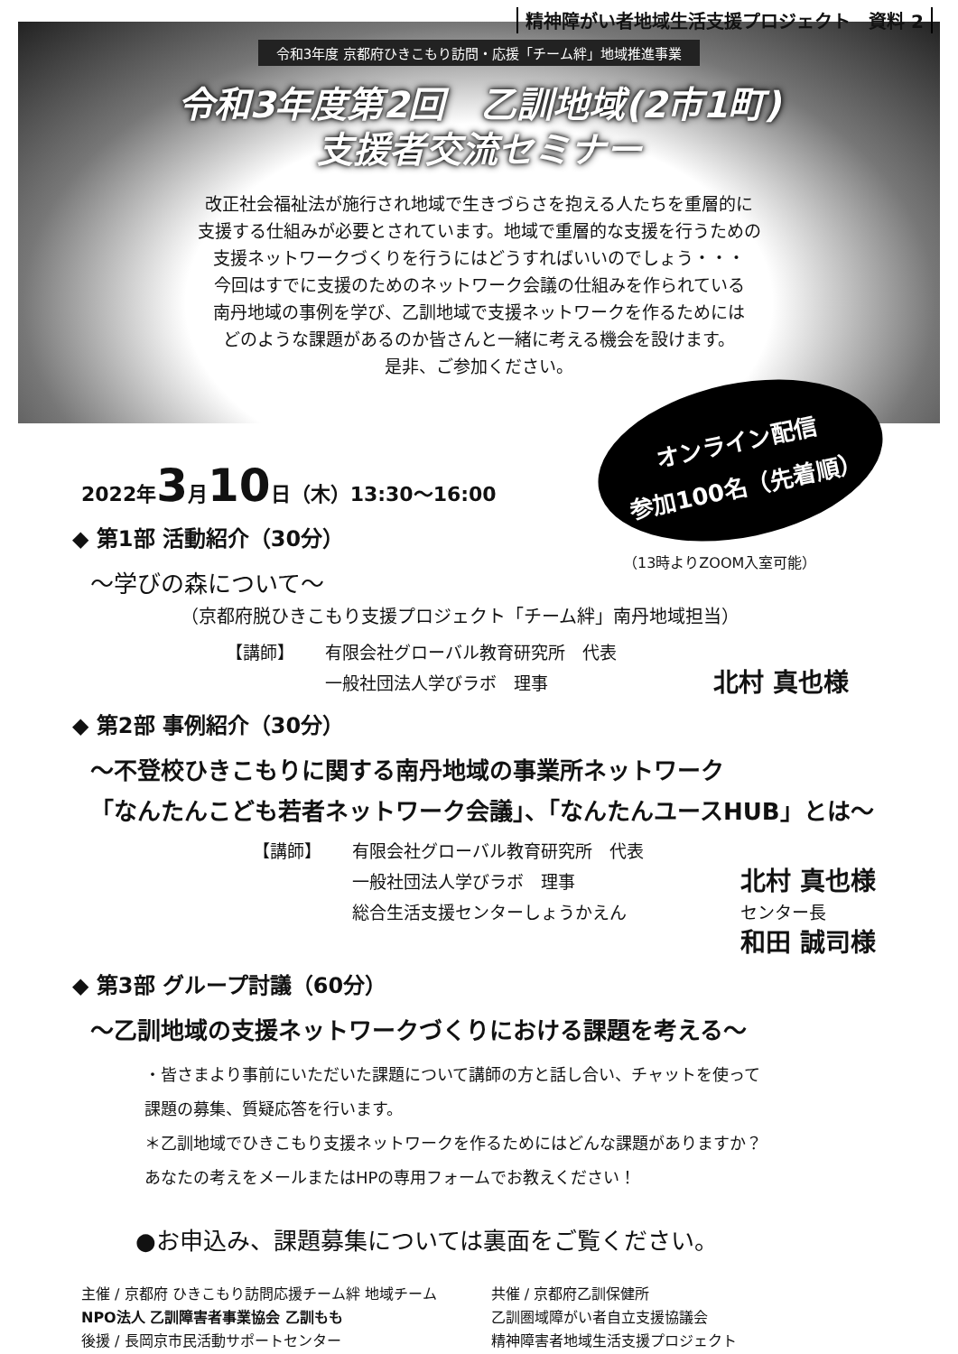精神障がい者地域生活支援プロジェクト　資料 2
令和3年度 京都府ひきこもり訪問・応援「チーム絆」地域推進事業
令和3年度第2回　乙訓地域(2市1町)
支援者交流セミナー
改正社会福祉法が施行され地域で生きづらさを抱える人たちを重層的に
支援する仕組みが必要とされています。地域で重層的な支援を行うための
支援ネットワークづくりを行うにはどうすればいいのでしょう・・・
今回はすでに支援のためのネットワーク会議の仕組みを作られている
南丹地域の事例を学び、乙訓地域で支援ネットワークを作るためには
どのような課題があるのか皆さんと一緒に考える機会を設けます。
是非、ご参加ください。
オンライン配信
参加100名（先着順）
（13時よりZOOM入室可能）
2022年3月10日（木）13:30～16:00
◆ 第1部 活動紹介（30分）
～学びの森について～
（京都府脱ひきこもり支援プロジェクト「チーム絆」南丹地域担当）
【講師】 有限会社グローバル教育研究所　代表 一般社団法人学びラボ　理事 北村 真也様
◆ 第2部 事例紹介（30分）
～不登校ひきこもりに関する南丹地域の事業所ネットワーク
「なんたんこども若者ネットワーク会議」、「なんたんユースHUB」とは～
【講師】 有限会社グローバル教育研究所　代表 一般社団法人学びラボ　理事 北村 真也様 総合生活支援センターしょうかえん センター長 和田 誠司様
◆ 第3部 グループ討議（60分）
～乙訓地域の支援ネットワークづくりにおける課題を考える～
・皆さまより事前にいただいた課題について講師の方と話し合い、チャットを使って
課題の募集、質疑応答を行います。
＊乙訓地域でひきこもり支援ネットワークを作るためにはどんな課題がありますか？
あなたの考えをメールまたはHPの専用フォームでお教えください！
●お申込み、課題募集については裏面をご覧ください。
主催 / 京都府 ひきこもり訪問応援チーム絆 地域チーム
NPO法人 乙訓障害者事業協会 乙訓もも
後援 / 長岡京市民活動サポートセンター
共催 / 京都府乙訓保健所
乙訓圏域障がい者自立支援協議会
精神障害者地域生活支援プロジェクト